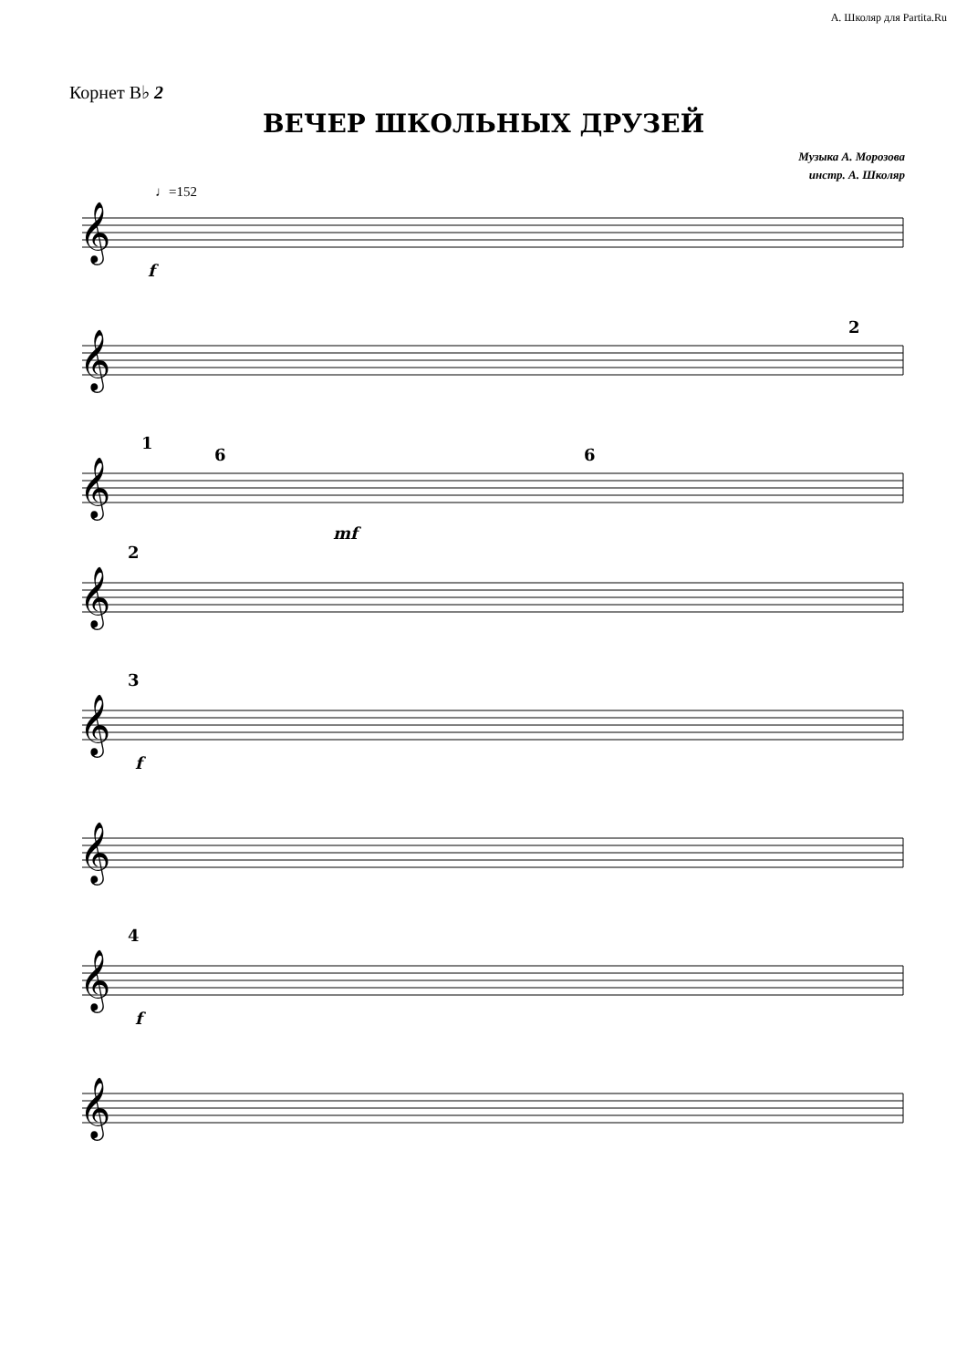А. Школяр для Partita.Ru
Корнет B♭ 2
ВЕЧЕР ШКОЛЬНЫХ ДРУЗЕЙ
Музыка А. Морозова
инстр. А. Школяр
♩=152
𝄞
𝄞
𝄞
𝄞
𝄞
𝄞
𝄞
𝄞
f
mf
f
f
2
6
6
1
2
3
4